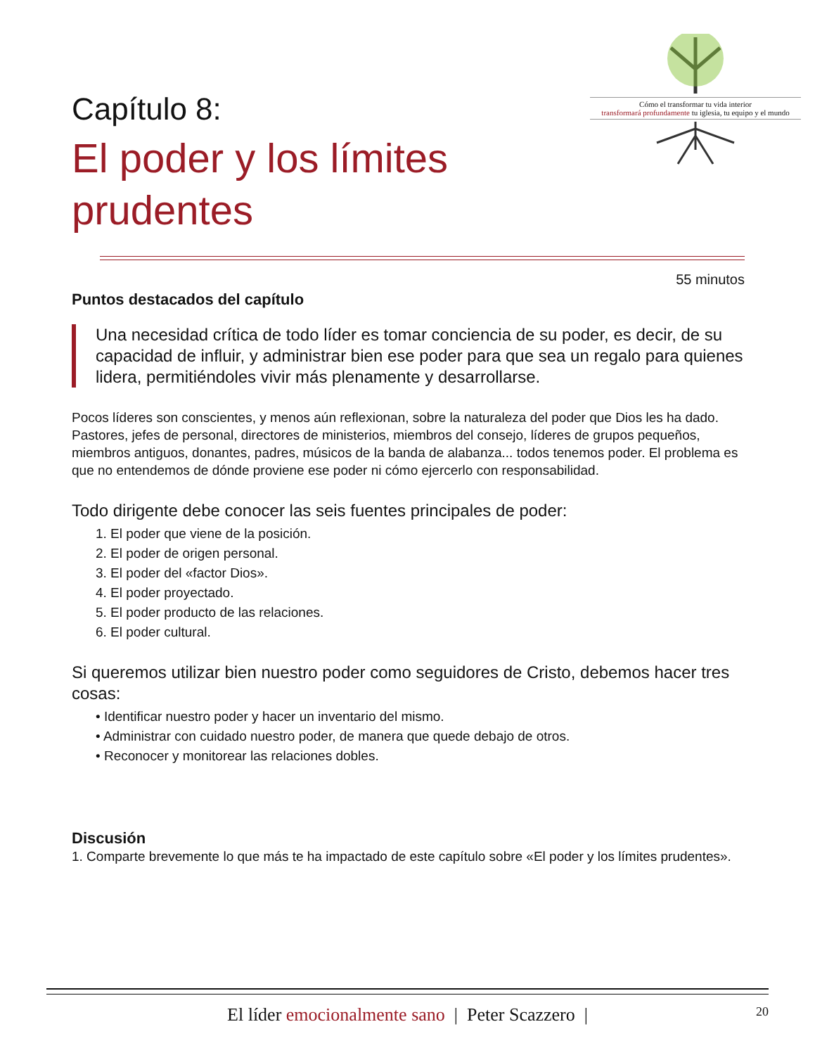Capítulo 8:
El poder y los límites
prudentes
Cómo el transformar tu vida interior
transformará profundamente tu iglesia, tu equipo y el mundo
55 minutos
Puntos destacados del capítulo
Una necesidad crítica de todo líder es tomar conciencia de su poder, es decir, de su capacidad de influir, y administrar bien ese poder para que sea un regalo para quienes lidera, permitiéndoles vivir más plenamente y desarrollarse.
Pocos líderes son conscientes, y menos aún reflexionan, sobre la naturaleza del poder que Dios les ha dado. Pastores, jefes de personal, directores de ministerios, miembros del consejo, líderes de grupos pequeños, miembros antiguos, donantes, padres, músicos de la banda de alabanza... todos tenemos poder. El problema es que no entendemos de dónde proviene ese poder ni cómo ejercerlo con responsabilidad.
Todo dirigente debe conocer las seis fuentes principales de poder:
1. El poder que viene de la posición.
2. El poder de origen personal.
3. El poder del «factor Dios».
4. El poder proyectado.
5. El poder producto de las relaciones.
6. El poder cultural.
Si queremos utilizar bien nuestro poder como seguidores de Cristo, debemos hacer tres cosas:
• Identificar nuestro poder y hacer un inventario del mismo.
• Administrar con cuidado nuestro poder, de manera que quede debajo de otros.
• Reconocer y monitorear las relaciones dobles.
Discusión
1. Comparte brevemente lo que más te ha impactado de este capítulo sobre «El poder y los límites prudentes».
El líder emocionalmente sano | Peter Scazzero | 20